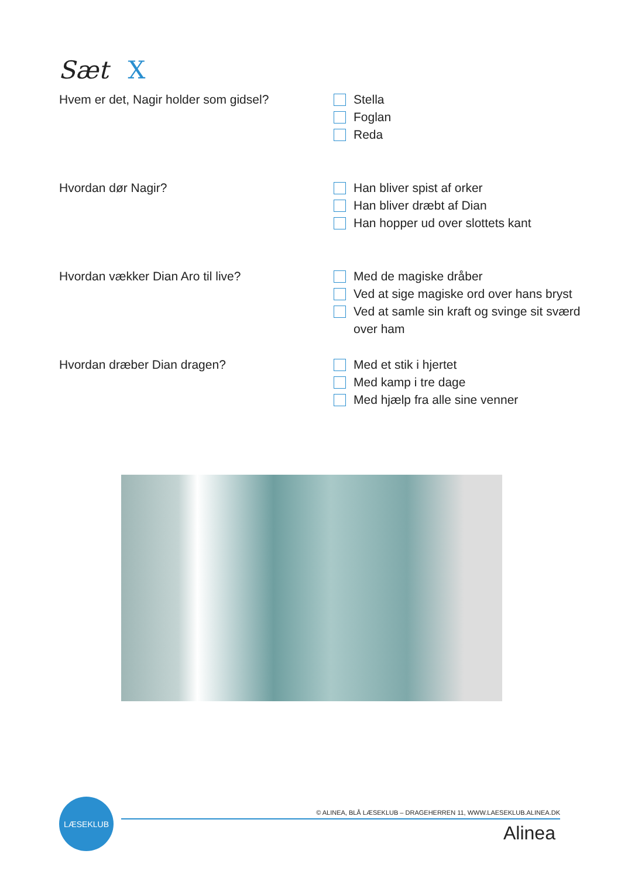Sæt X
Hvem er det, Nagir holder som gidsel?
Stella
Foglan
Reda
Hvordan dør Nagir?
Han bliver spist af orker
Han bliver dræbt af Dian
Han hopper ud over slottets kant
Hvordan vækker Dian Aro til live?
Med de magiske dråber
Ved at sige magiske ord over hans bryst
Ved at samle sin kraft og svinge sit sværd over ham
Hvordan dræber Dian dragen?
Med et stik i hjertet
Med kamp i tre dage
Med hjælp fra alle sine venner
LÆSEKLUB
© ALINEA, BLÅ LÆSEKLUB – DRAGEHERREN 11, WWW.LAESEKLUB.ALINEA.DK
Alinea